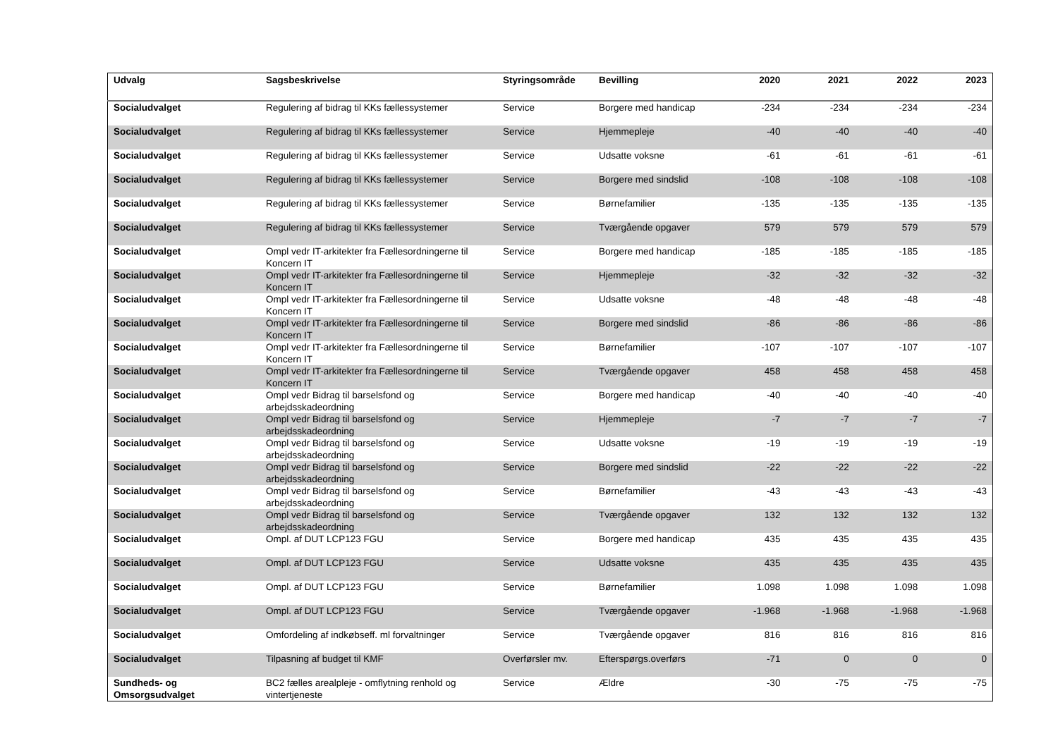| Udvalg | Sagsbeskrivelse | Styringsområde | Bevilling | 2020 | 2021 | 2022 | 2023 |
| --- | --- | --- | --- | --- | --- | --- | --- |
| Socialudvalget | Regulering af bidrag til KKs fællessystemer | Service | Borgere med handicap | -234 | -234 | -234 | -234 |
| Socialudvalget | Regulering af bidrag til KKs fællessystemer | Service | Hjemmepleje | -40 | -40 | -40 | -40 |
| Socialudvalget | Regulering af bidrag til KKs fællessystemer | Service | Udsatte voksne | -61 | -61 | -61 | -61 |
| Socialudvalget | Regulering af bidrag til KKs fællessystemer | Service | Borgere med sindslid | -108 | -108 | -108 | -108 |
| Socialudvalget | Regulering af bidrag til KKs fællessystemer | Service | Børnefamilier | -135 | -135 | -135 | -135 |
| Socialudvalget | Regulering af bidrag til KKs fællessystemer | Service | Tværgående opgaver | 579 | 579 | 579 | 579 |
| Socialudvalget | Ompl vedr IT-arkitekter fra Fællesordningerne til Koncern IT | Service | Borgere med handicap | -185 | -185 | -185 | -185 |
| Socialudvalget | Ompl vedr IT-arkitekter fra Fællesordningerne til Koncern IT | Service | Hjemmepleje | -32 | -32 | -32 | -32 |
| Socialudvalget | Ompl vedr IT-arkitekter fra Fællesordningerne til Koncern IT | Service | Udsatte voksne | -48 | -48 | -48 | -48 |
| Socialudvalget | Ompl vedr IT-arkitekter fra Fællesordningerne til Koncern IT | Service | Borgere med sindslid | -86 | -86 | -86 | -86 |
| Socialudvalget | Ompl vedr IT-arkitekter fra Fællesordningerne til Koncern IT | Service | Børnefamilier | -107 | -107 | -107 | -107 |
| Socialudvalget | Ompl vedr IT-arkitekter fra Fællesordningerne til Koncern IT | Service | Tværgående opgaver | 458 | 458 | 458 | 458 |
| Socialudvalget | Ompl vedr Bidrag til barselsfond og arbejdsskadeordning | Service | Borgere med handicap | -40 | -40 | -40 | -40 |
| Socialudvalget | Ompl vedr Bidrag til barselsfond og arbejdsskadeordning | Service | Hjemmepleje | -7 | -7 | -7 | -7 |
| Socialudvalget | Ompl vedr Bidrag til barselsfond og arbejdsskadeordning | Service | Udsatte voksne | -19 | -19 | -19 | -19 |
| Socialudvalget | Ompl vedr Bidrag til barselsfond og arbejdsskadeordning | Service | Borgere med sindslid | -22 | -22 | -22 | -22 |
| Socialudvalget | Ompl vedr Bidrag til barselsfond og arbejdsskadeordning | Service | Børnefamilier | -43 | -43 | -43 | -43 |
| Socialudvalget | Ompl vedr Bidrag til barselsfond og arbejdsskadeordning | Service | Tværgående opgaver | 132 | 132 | 132 | 132 |
| Socialudvalget | Ompl. af DUT LCP123 FGU | Service | Borgere med handicap | 435 | 435 | 435 | 435 |
| Socialudvalget | Ompl. af DUT LCP123 FGU | Service | Udsatte voksne | 435 | 435 | 435 | 435 |
| Socialudvalget | Ompl. af DUT LCP123 FGU | Service | Børnefamilier | 1.098 | 1.098 | 1.098 | 1.098 |
| Socialudvalget | Ompl. af DUT LCP123 FGU | Service | Tværgående opgaver | -1.968 | -1.968 | -1.968 | -1.968 |
| Socialudvalget | Omfordeling af indkøbseff. ml forvaltninger | Service | Tværgående opgaver | 816 | 816 | 816 | 816 |
| Socialudvalget | Tilpasning af budget til KMF | Overførsler mv. | Efterspørgs.overførs | -71 | 0 | 0 | 0 |
| Sundheds- og Omsorgsudvalget | BC2 fælles arealpleje - omflytning renhold og vintertjeneste | Service | Ældre | -30 | -75 | -75 | -75 |